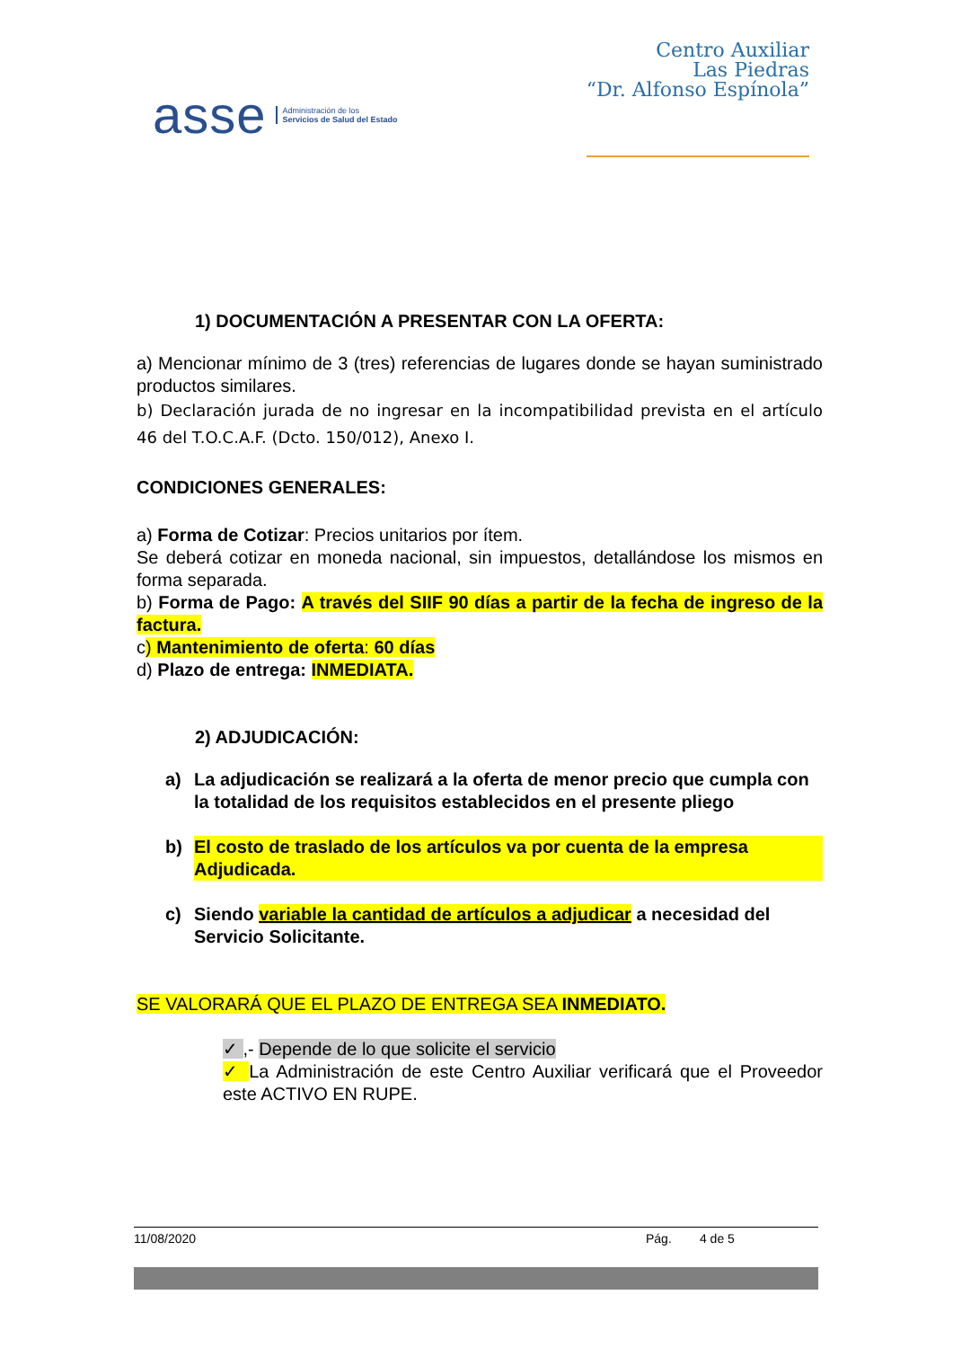asse Administración de los
Servicios de Salud del Estado
Centro Auxiliar
Las Piedras
“Dr. Alfonso Espínola”
1) DOCUMENTACIÓN A PRESENTAR CON LA OFERTA:
a) Mencionar mínimo de 3 (tres) referencias de lugares donde se hayan suministrado productos similares.
b) Declaración jurada de no ingresar en la incompatibilidad prevista en el artículo 46 del T.O.C.A.F. (Dcto. 150/012), Anexo I.
CONDICIONES GENERALES:
a) Forma de Cotizar: Precios unitarios por ítem.
Se deberá cotizar en moneda nacional, sin impuestos, detallándose los mismos en forma separada.
b) Forma de Pago: A través del SIIF 90 días a partir de la fecha de ingreso de la factura.
c) Mantenimiento de oferta: 60 días
d) Plazo de entrega: INMEDIATA.
2) ADJUDICACIÓN:
a) La adjudicación se realizará a la oferta de menor precio que cumpla con la totalidad de los requisitos establecidos en el presente pliego
b) El costo de traslado de los artículos va por cuenta de la empresa Adjudicada.
c) Siendo variable la cantidad de artículos a adjudicar a necesidad del Servicio Solicitante.
SE VALORARÁ QUE EL PLAZO DE ENTREGA SEA INMEDIATO.
✓ ,- Depende de lo que solicite el servicio
✓ La Administración de este Centro Auxiliar verificará que el Proveedor este ACTIVO EN RUPE.
11/08/2020 Pág. 4 de 5